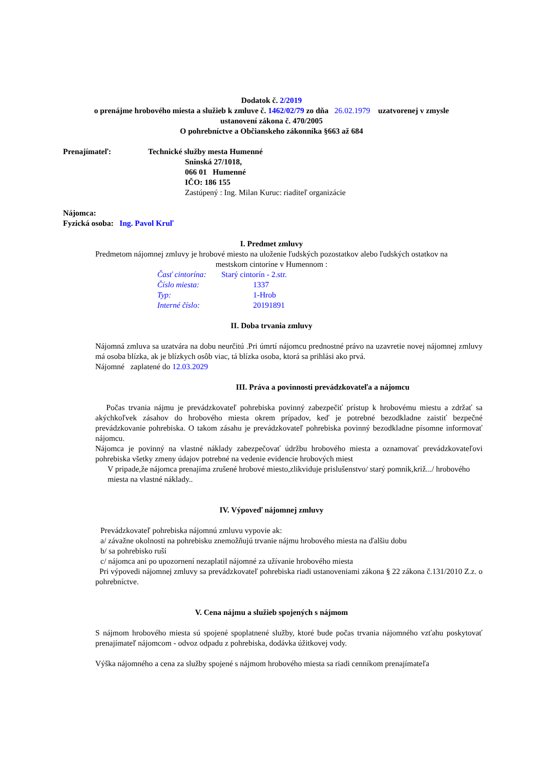Dodatok č. 2/2019
o prenájme hrobového miesta a služieb k zmluve č. 1462/02/79 zo dňa 26.02.1979 uzatvorenej v zmysle
ustanovení zákona č. 470/2005
O pohrebníctve a Občianskeho zákonníka §663 až 684
| Prenajímateľ: | Technické služby mesta Humenné |
| | Sninská 27/1018, 066 01 Humenné IČO: 186 155 Zastúpený : Ing. Milan Kuruc: riaditeľ organizácie |
Nájomca:
Fyzická osoba: Ing. Pavol Kruľ
I. Predmet zmluvy
Predmetom nájomnej zmluvy je hrobové miesto na uloženie ľudských pozostatkov alebo ľudských ostatkov na
mestskom cintoríne v Humennom :
| Časť cintorína: | Starý cintorín - 2.str. |
| Číslo miesta: | 1337 |
| Typ: | 1-Hrob |
| Interné číslo: | 20191891 |
II. Doba trvania zmluvy
Nájomná zmluva sa uzatvára na dobu neurčitú .Pri úmrtí nájomcu prednostné právo na uzavretie novej nájomnej zmluvy má osoba blízka, ak je blízkych osôb viac, tá blízka osoba, ktorá sa prihlási ako prvá.
Nájomné zaplatené do 12.03.2029
III. Práva a povinnosti prevádzkovateľa a nájomcu
Počas trvania nájmu je prevádzkovateľ pohrebiska povinný zabezpečiť prístup k hrobovému miestu a zdržať sa akýchkoľvek zásahov do hrobového miesta okrem prípadov, keď je potrebné bezodkladne zaistiť bezpečné prevádzkovanie pohrebiska. O takom zásahu je prevádzkovateľ pohrebiska povinný bezodkladne písomne informovať nájomcu.
Nájomca je povinný na vlastné náklady zabezpečovať údržbu hrobového miesta a oznamovať prevádzkovateľovi pohrebiska všetky zmeny údajov potrebné na vedenie evidencie hrobových miest
V pripade,že nájomca prenajíma zrušené hrobové miesto,zlikviduje prislušenstvo/ starý pomnik,križ.../ hrobového miesta na vlastné náklady..
IV. Výpoveď nájomnej zmluvy
Prevádzkovateľ pohrebiska nájomnú zmluvu vypovie ak:
a/ závažne okolnosti na pohrebisku znemožňujú trvanie nájmu hrobového miesta na ďalšiu dobu
b/ sa pohrebisko ruší
c/ nájomca ani po upozornení nezaplatil nájomné za užívanie hrobového miesta
Pri výpovedi nájomnej zmluvy sa prevádzkovateľ pohrebiska riadi ustanoveniami zákona § 22 zákona č.131/2010 Z.z. o pohrebníctve.
V. Cena nájmu a služieb spojených s nájmom
S nájmom hrobového miesta sú spojené spoplatnené služby, ktoré bude počas trvania nájomného vzťahu poskytovať prenajímateľ nájomcom - odvoz odpadu z pohrebiska, dodávka úžitkovej vody.
Výška nájomného a cena za služby spojené s nájmom hrobového miesta sa riadi cenníkom prenajímateľa